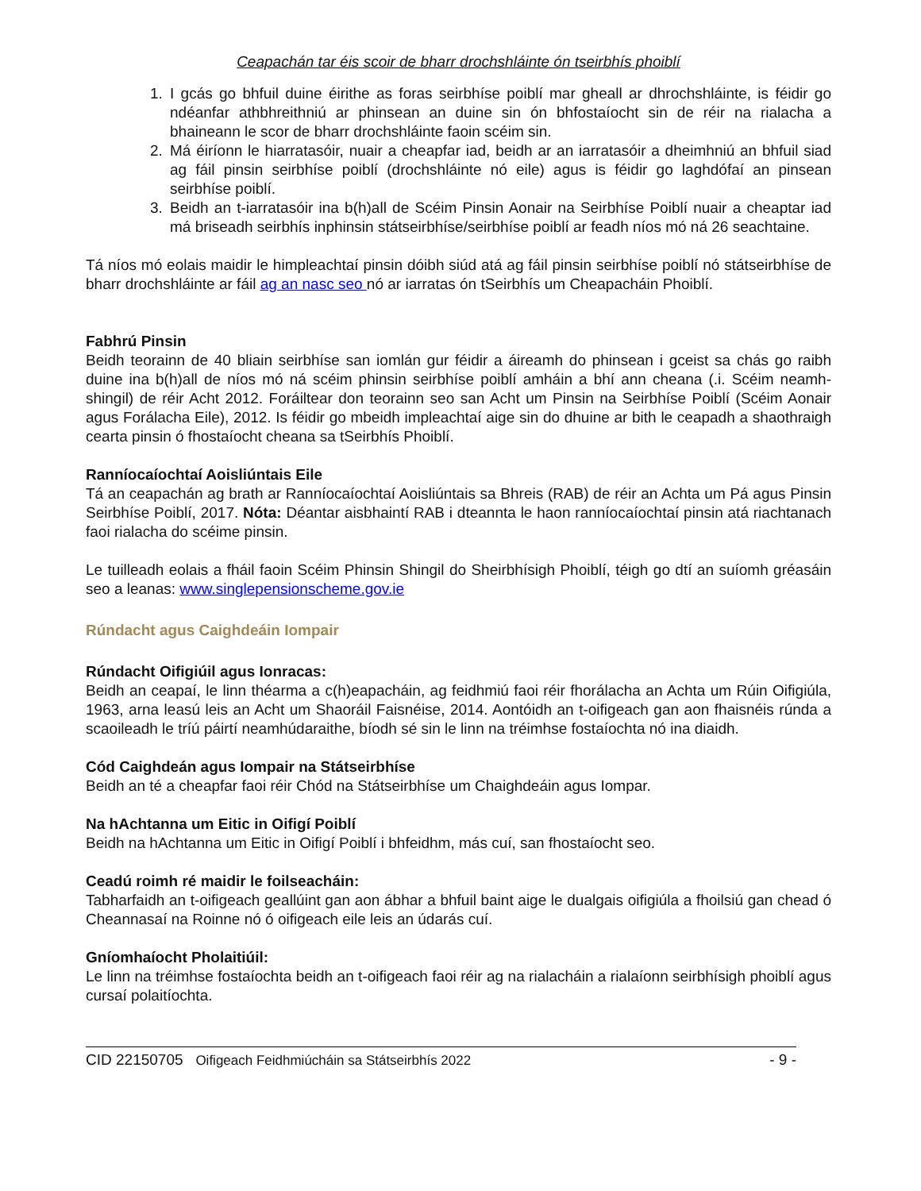Ceapachán tar éis scoir de bharr drochshláinte ón tseirbhís phoiblí
1. I gcás go bhfuil duine éirithe as foras seirbhíse poiblí mar gheall ar dhrochshláinte, is féidir go ndéanfar athbhreithniú ar phinsean an duine sin ón bhfostaíocht sin de réir na rialacha a bhaineann le scor de bharr drochshláinte faoin scéim sin.
2. Má éiríonn le hiarratasóir, nuair a cheapfar iad, beidh ar an iarratasóir a dheimhniú an bhfuil siad ag fáil pinsin seirbhíse poiblí (drochshláinte nó eile) agus is féidir go laghdófaí an pinsean seirbhíse poiblí.
3. Beidh an t-iarratasóir ina b(h)all de Scéim Pinsin Aonair na Seirbhíse Poiblí nuair a cheaptar iad má briseadh seirbhís inphinsin státseirbhíse/seirbhíse poiblí ar feadh níos mó ná 26 seachtaine.
Tá níos mó eolais maidir le himpleachtaí pinsin dóibh siúd atá ag fáil pinsin seirbhíse poiblí nó státseirbhíse de bharr drochshláinte ar fáil ag an nasc seo nó ar iarratas ón tSeirbhís um Cheapacháin Phoiblí.
Fabhrú Pinsin
Beidh teorainn de 40 bliain seirbhíse san iomlán gur féidir a áireamh do phinsean i gceist sa chás go raibh duine ina b(h)all de níos mó ná scéim phinsin seirbhíse poiblí amháin a bhí ann cheana (.i. Scéim neamh-shingil) de réir Acht 2012. Foráiltear don teorainn seo san Acht um Pinsin na Seirbhíse Poiblí (Scéim Aonair agus Forálacha Eile), 2012. Is féidir go mbeidh impleachtaí aige sin do dhuine ar bith le ceapadh a shaothraigh cearta pinsin ó fhostaíocht cheana sa tSeirbhís Phoiblí.
Ranníocaíochtaí Aoisliúntais Eile
Tá an ceapachán ag brath ar Ranníocaíochtaí Aoisliúntais sa Bhreis (RAB) de réir an Achta um Pá agus Pinsin Seirbhíse Poiblí, 2017. Nóta: Déantar aisbhaintí RAB i dteannta le haon ranníocaíochtaí pinsin atá riachtanach faoi rialacha do scéime pinsin.
Le tuilleadh eolais a fháil faoin Scéim Phinsin Shingil do Sheirbhísigh Phoiblí, téigh go dtí an suíomh gréasáin seo a leanas: www.singlepensionscheme.gov.ie
Rúndacht agus Caighdeáin Iompair
Rúndacht Oifigiúil agus Ionracas:
Beidh an ceapaí, le linn théarma a c(h)eapacháin, ag feidhmiú faoi réir fhorálacha an Achta um Rúin Oifigiúla, 1963, arna leasú leis an Acht um Shaoráil Faisnéise, 2014. Aontóidh an t-oifigeach gan aon fhaisnéis rúnda a scaoileadh le tríú páirtí neamhúdaraithe, bíodh sé sin le linn na tréimhse fostaíochta nó ina diaidh.
Cód Caighdeán agus Iompair na Státseirbhíse
Beidh an té a cheapfar faoi réir Chód na Státseirbhíse um Chaighdeáin agus Iompar.
Na hAchtanna um Eitic in Oifigí Poiblí
Beidh na hAchtanna um Eitic in Oifigí Poiblí i bhfeidhm, más cuí, san fhostaíocht seo.
Ceadú roimh ré maidir le foilseacháin:
Tabharfaidh an t-oifigeach geallúint gan aon ábhar a bhfuil baint aige le dualgais oifigiúla a fhoilsiú gan chead ó Cheannasaí na Roinne nó ó oifigeach eile leis an údarás cuí.
Gníomhaíocht Pholaitiúil:
Le linn na tréimhse fostaíochta beidh an t-oifigeach faoi réir ag na rialacháin a rialaíonn seirbhísigh phoiblí agus cursaí polaitíochta.
CID 22150705 Oifigeach Feidhmiúcháin sa Státseirbhís 2022 - 9 -